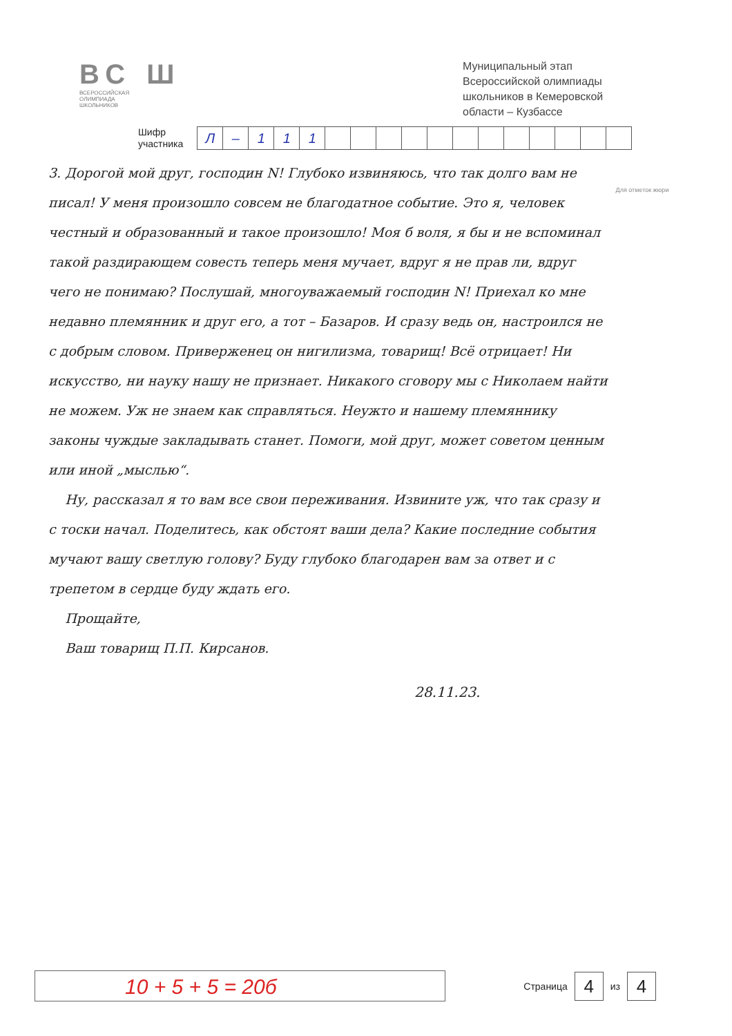ВС Ш
ВСЕРОССИЙСКАЯ
ОЛИМПИАДА
ШКОЛЬНИКОВ
Муниципальный этап Всероссийской олимпиады школьников в Кемеровской области – Кузбассе
Шифр
участника
| Л | – | 1 | 1 | 1 | | | | | | | | | | | | |
Для отметок жюри
3. Дорогой мой друг, господин N! Глубоко извиняюсь, что так долго вам не писал! У меня произошло совсем не благодатное событие. Это я, человек честный и образованный и такое произошло! Моя б воля, я бы и не вспоминал такой раздирающем совесть теперь меня мучает, вдруг я не прав ли, вдруг чего не понимаю? Послушай, многоуважаемый господин N! Приехал ко мне недавно племянник и друг его, а тот – Базаров. И сразу ведь он, настроился не с добрым словом. Приверженец он нигилизма, товарищ! Всё отрицает! Ни искусство, ни науку нашу не признает. Никакого сговору мы с Николаем найти не можем. Уж не знаем как справляться. Неужто и нашему племяннику законы чуждые закладывать станет. Помоги, мой друг, может советом ценным или иной „мыслью“.
Ну, рассказал я то вам все свои переживания. Извините уж, что так сразу и с тоски начал. Поделитесь, как обстоят ваши дела? Какие последние события мучают вашу светлую голову? Буду глубоко благодарен вам за ответ и с трепетом в сердце буду ждать его.
Прощайте,
Ваш товарищ П.П. Кирсанов.
28.11.23.
10 + 5 + 5 = 20б
Страница 4 из 4